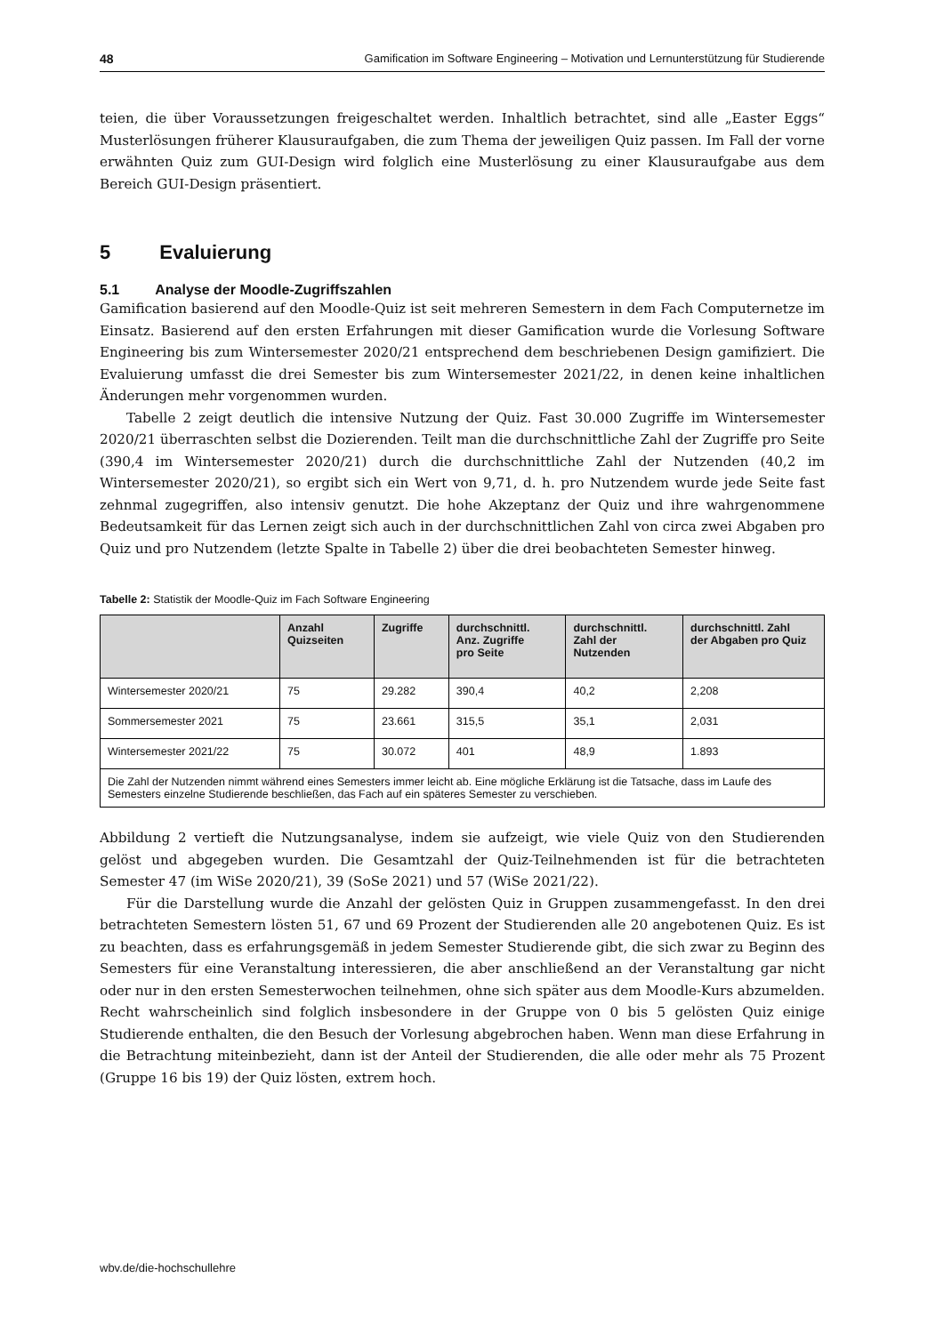48 Gamification im Software Engineering – Motivation und Lernunterstützung für Studierende
teien, die über Voraussetzungen freigeschaltet werden. Inhaltlich betrachtet, sind alle „Easter Eggs“ Musterlösungen früherer Klausuraufgaben, die zum Thema der jeweiligen Quiz passen. Im Fall der vorne erwähnten Quiz zum GUI-Design wird folglich eine Musterlösung zu einer Klausuraufgabe aus dem Bereich GUI-Design präsentiert.
5 Evaluierung
5.1 Analyse der Moodle-Zugriffszahlen
Gamification basierend auf den Moodle-Quiz ist seit mehreren Semestern in dem Fach Computernetze im Einsatz. Basierend auf den ersten Erfahrungen mit dieser Gamification wurde die Vorlesung Software Engineering bis zum Wintersemester 2020/21 entsprechend dem beschriebenen Design gamifiziert. Die Evaluierung umfasst die drei Semester bis zum Wintersemester 2021/22, in denen keine inhaltlichen Änderungen mehr vorgenommen wurden.
Tabelle 2 zeigt deutlich die intensive Nutzung der Quiz. Fast 30.000 Zugriffe im Wintersemester 2020/21 überraschten selbst die Dozierenden. Teilt man die durchschnittliche Zahl der Zugriffe pro Seite (390,4 im Wintersemester 2020/21) durch die durchschnittliche Zahl der Nutzenden (40,2 im Wintersemester 2020/21), so ergibt sich ein Wert von 9,71, d. h. pro Nutzendem wurde jede Seite fast zehnmal zugegriffen, also intensiv genutzt. Die hohe Akzeptanz der Quiz und ihre wahrgenommene Bedeutsamkeit für das Lernen zeigt sich auch in der durchschnittlichen Zahl von circa zwei Abgaben pro Quiz und pro Nutzendem (letzte Spalte in Tabelle 2) über die drei beobachteten Semester hinweg.
Tabelle 2: Statistik der Moodle-Quiz im Fach Software Engineering
| | Anzahl Quizseiten | Zugriffe | durchschnittl. Anz. Zugriffe pro Seite | durchschnittl. Zahl der Nutzenden | durchschnittl. Zahl der Abgaben pro Quiz |
| --- | --- | --- | --- | --- | --- |
| Wintersemester 2020/21 | 75 | 29.282 | 390,4 | 40,2 | 2,208 |
| Sommersemester 2021 | 75 | 23.661 | 315,5 | 35,1 | 2,031 |
| Wintersemester 2021/22 | 75 | 30.072 | 401 | 48,9 | 1.893 |
| Die Zahl der Nutzenden nimmt während eines Semesters immer leicht ab. Eine mögliche Erklärung ist die Tatsache, dass im Laufe des Semesters einzelne Studierende beschließen, das Fach auf ein späteres Semester zu verschieben. | | | | | |
Abbildung 2 vertieft die Nutzungsanalyse, indem sie aufzeigt, wie viele Quiz von den Studierenden gelöst und abgegeben wurden. Die Gesamtzahl der Quiz-Teilnehmenden ist für die betrachteten Semester 47 (im WiSe 2020/21), 39 (SoSe 2021) und 57 (WiSe 2021/22).
Für die Darstellung wurde die Anzahl der gelösten Quiz in Gruppen zusammengefasst. In den drei betrachteten Semestern lösten 51, 67 und 69 Prozent der Studierenden alle 20 angebotenen Quiz. Es ist zu beachten, dass es erfahrungsgemäß in jedem Semester Studierende gibt, die sich zwar zu Beginn des Semesters für eine Veranstaltung interessieren, die aber anschließend an der Veranstaltung gar nicht oder nur in den ersten Semesterwochen teilnehmen, ohne sich später aus dem Moodle-Kurs abzumelden. Recht wahrscheinlich sind folglich insbesondere in der Gruppe von 0 bis 5 gelösten Quiz einige Studierende enthalten, die den Besuch der Vorlesung abgebrochen haben. Wenn man diese Erfahrung in die Betrachtung miteinbezieht, dann ist der Anteil der Studierenden, die alle oder mehr als 75 Prozent (Gruppe 16 bis 19) der Quiz lösten, extrem hoch.
wbv.de/die-hochschullehre